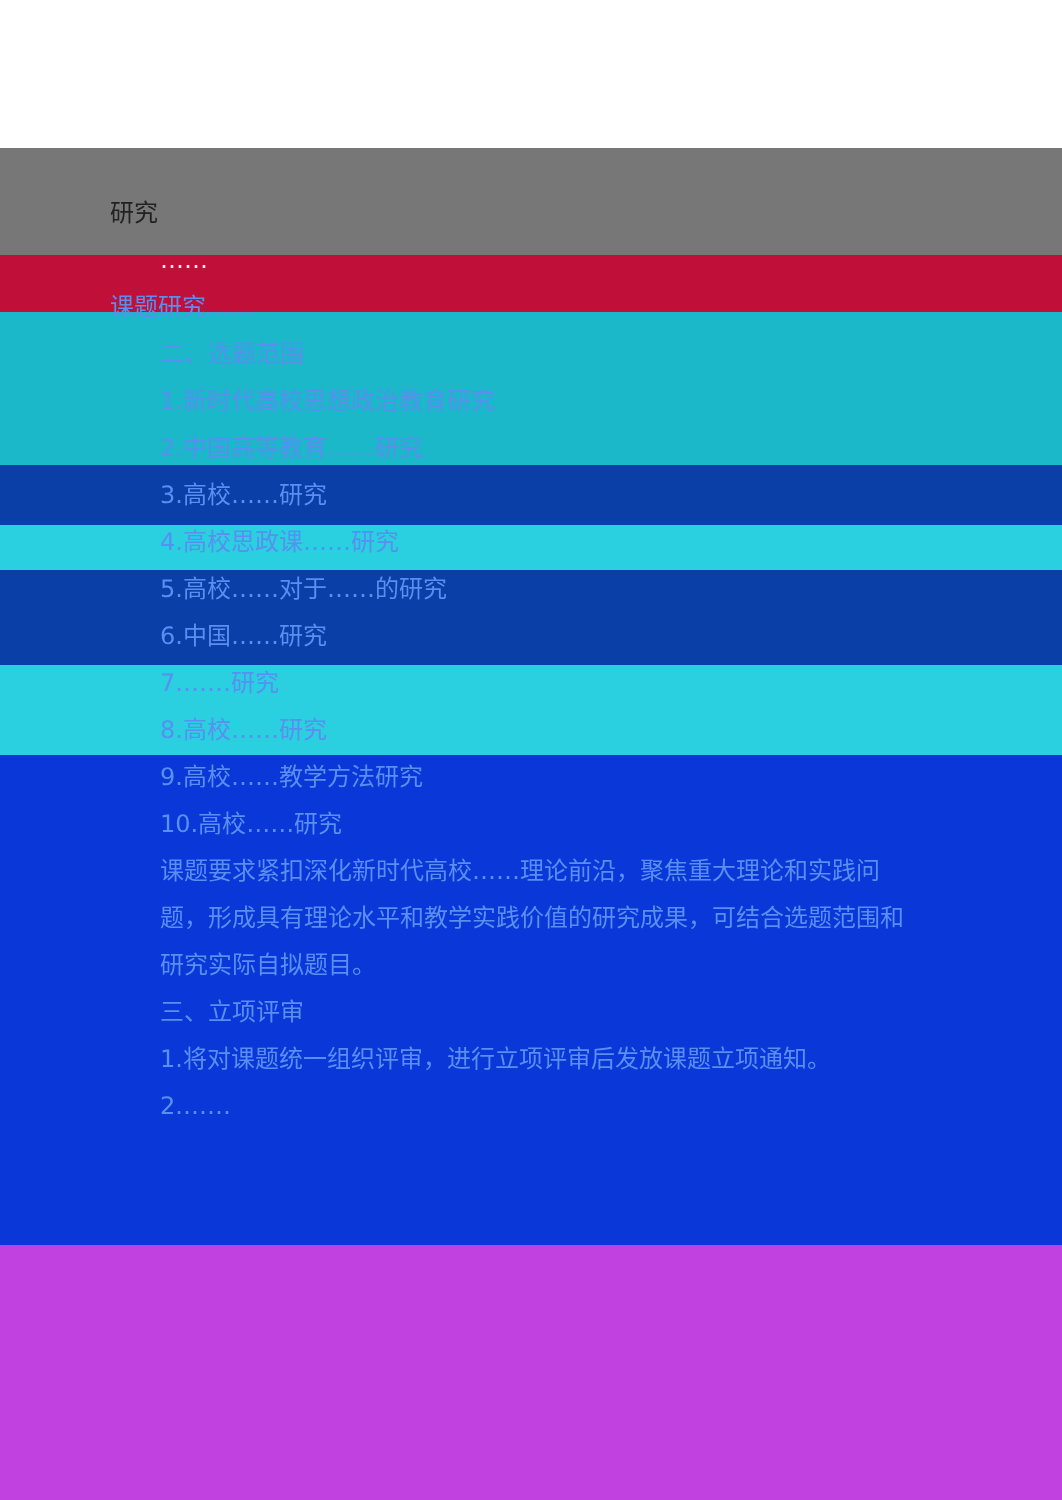研究
……
课题研究……
二、选题范围
1.新时代高校思想政治教育研究
2.中国高等教育……研究
3.高校……研究
4.高校思政课……研究
5.高校……对于……的研究
6.中国……研究
7.……研究
8.高校……研究
9.高校……教学方法研究
10.高校……研究
课题要求紧扣深化新时代高校……理论前沿，聚焦重大理论和实践问题，形成具有理论水平和教学实践价值的研究成果，可结合选题范围和研究实际自拟题目。
三、立项评审
1.将对课题统一组织评审，进行立项评审后发放课题立项通知。
2.……